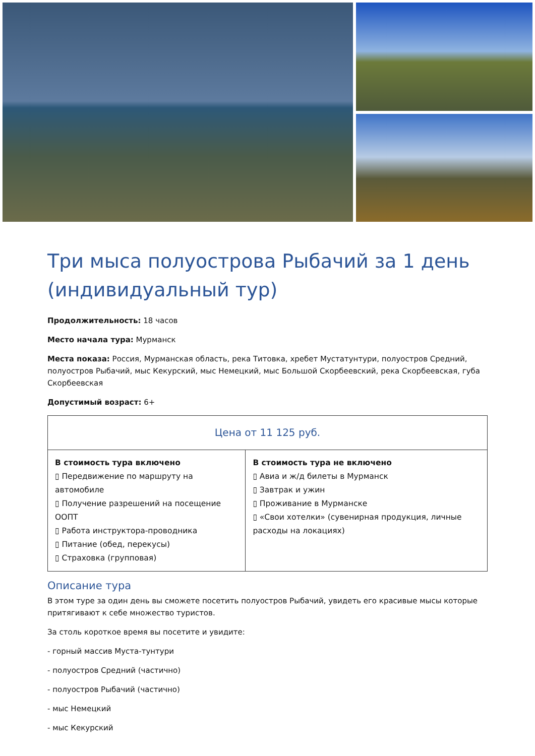Три мыса полуострова Рыбачий за 1 день (индивидуальный тур)
Продолжительность: 18 часов
Место начала тура: Мурманск
Места показа: Россия, Мурманская область, река Титовка, хребет Мустатунтури, полуостров Средний, полуостров Рыбачий, мыс Кекурский, мыс Немецкий, мыс Большой Скорбеевский, река Скорбеевская, губа Скорбеевская
Допустимый возраст: 6+
| Цена от 11 125 руб. | |
| --- | --- |
| В стоимость тура включено ▯ Передвижение по маршруту на автомобиле ▯ Получение разрешений на посещение ООПТ ▯ Работа инструктора-проводника ▯ Питание (обед, перекусы) ▯ Страховка (групповая) | В стоимость тура не включено ▯ Авиа и ж/д билеты в Мурманск ▯ Завтрак и ужин ▯ Проживание в Мурманске ▯ «Свои хотелки» (сувенирная продукция, личные расходы на локациях) |
Описание тура
В этом туре за один день вы сможете посетить полуостров Рыбачий, увидеть его красивые мысы которые притягивают к себе множество туристов.
За столь короткое время вы посетите и увидите:
- горный массив Муста-тунтури
- полуостров Средний (частично)
- полуостров Рыбачий (частично)
- мыс Немецкий
- мыс Кекурский